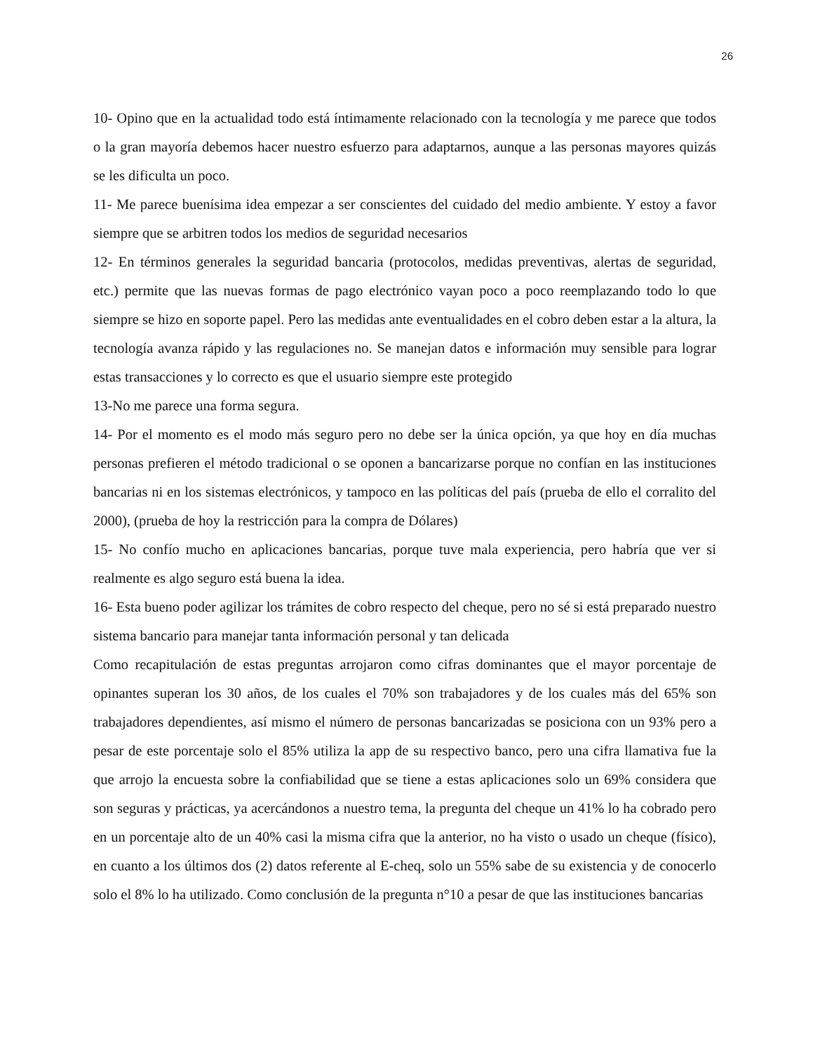26
10- Opino que en la actualidad todo está íntimamente relacionado con la tecnología y me parece que todos o la gran mayoría debemos hacer nuestro esfuerzo para adaptarnos, aunque a las personas mayores quizás se les dificulta un poco.
11- Me parece buenísima idea empezar a ser conscientes del cuidado del medio ambiente. Y estoy a favor siempre que se arbitren todos los medios de seguridad necesarios
12- En términos generales la seguridad bancaria (protocolos, medidas preventivas, alertas de seguridad, etc.) permite que las nuevas formas de pago electrónico vayan poco a poco reemplazando todo lo que siempre se hizo en soporte papel. Pero las medidas ante eventualidades en el cobro deben estar a la altura, la tecnología avanza rápido y las regulaciones no. Se manejan datos e información muy sensible para lograr estas transacciones y lo correcto es que el usuario siempre este protegido
13-No me parece una forma segura.
14- Por el momento es el modo más seguro pero no debe ser la única opción, ya que hoy en día muchas personas prefieren el método tradicional o se oponen a bancarizarse porque no confían en las instituciones bancarias ni en los sistemas electrónicos, y tampoco en las políticas del país (prueba de ello el corralito del 2000), (prueba de hoy la restricción para la compra de Dólares)
15- No confío mucho en aplicaciones bancarias, porque tuve mala experiencia, pero habría que ver si realmente es algo seguro está buena la idea.
16- Esta bueno poder agilizar los trámites de cobro respecto del cheque, pero no sé si está preparado nuestro sistema bancario para manejar tanta información personal y tan delicada
Como recapitulación de estas preguntas arrojaron como cifras dominantes que el mayor porcentaje de opinantes superan los 30 años, de los cuales el 70% son trabajadores y de los cuales más del 65% son trabajadores dependientes, así mismo el número de personas bancarizadas se posiciona con un 93% pero a pesar de este porcentaje solo el 85% utiliza la app de su respectivo banco, pero una cifra llamativa fue la que arrojo la encuesta sobre la confiabilidad que se tiene a estas aplicaciones solo un 69% considera que son seguras y prácticas, ya acercándonos a nuestro tema, la pregunta del cheque un 41% lo ha cobrado pero en un porcentaje alto de un 40% casi la misma cifra que la anterior, no ha visto o usado un cheque (físico), en cuanto a los últimos dos (2) datos referente al E-cheq, solo un 55% sabe de su existencia y de conocerlo solo el 8% lo ha utilizado. Como conclusión de la pregunta n°10 a pesar de que las instituciones bancarias